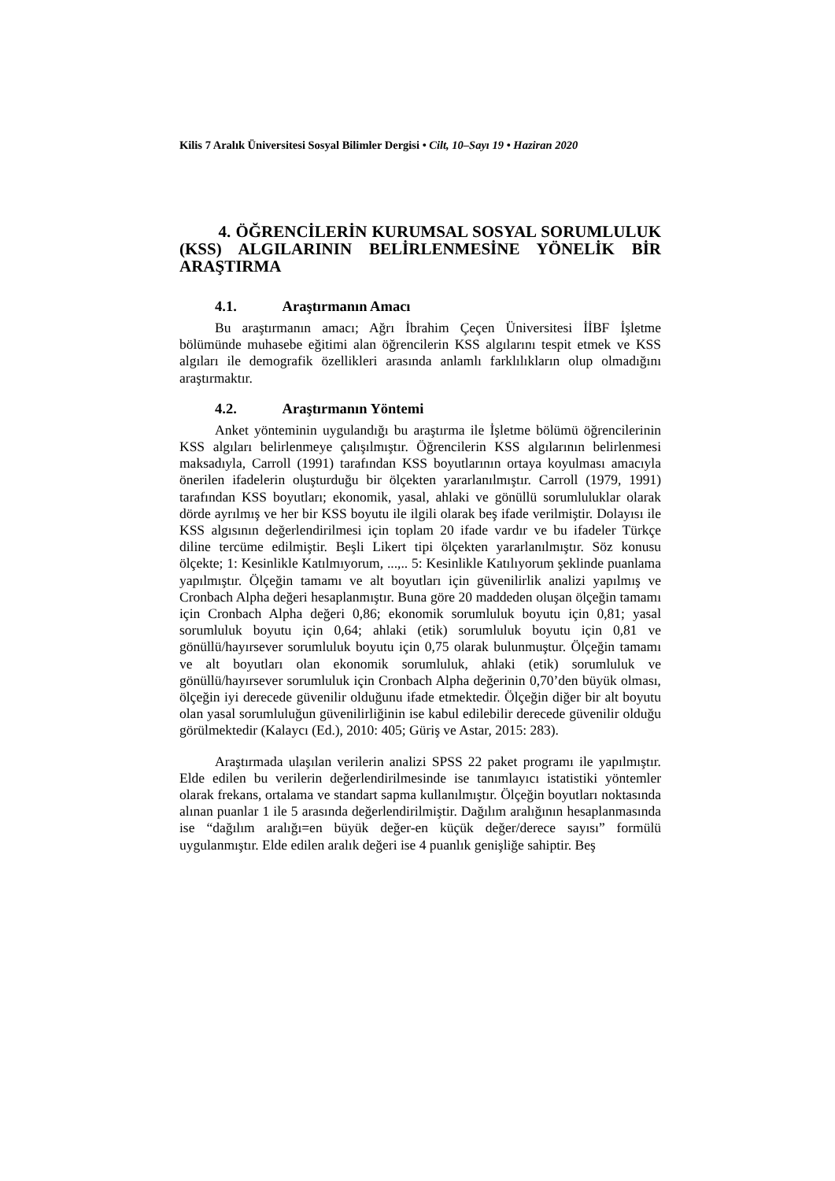Kilis 7 Aralık Üniversitesi Sosyal Bilimler Dergisi • Cilt, 10–Sayı 19 • Haziran 2020
4. ÖĞRENCİLERİN KURUMSAL SOSYAL SORUMLULUK (KSS) ALGILARININ BELİRLENMESİNE YÖNELİK BİR ARAŞTIRMA
4.1. Araştırmanın Amacı
Bu araştırmanın amacı; Ağrı İbrahim Çeçen Üniversitesi İİBF İşletme bölümünde muhasebe eğitimi alan öğrencilerin KSS algılarını tespit etmek ve KSS algıları ile demografik özellikleri arasında anlamlı farklılıkların olup olmadığını araştırmaktır.
4.2. Araştırmanın Yöntemi
Anket yönteminin uygulandığı bu araştırma ile İşletme bölümü öğrencilerinin KSS algıları belirlenmeye çalışılmıştır. Öğrencilerin KSS algılarının belirlenmesi maksadıyla, Carroll (1991) tarafından KSS boyutlarının ortaya koyulması amacıyla önerilen ifadelerin oluşturduğu bir ölçekten yararlanılmıştır. Carroll (1979, 1991) tarafından KSS boyutları; ekonomik, yasal, ahlaki ve gönüllü sorumluluklar olarak dörde ayrılmış ve her bir KSS boyutu ile ilgili olarak beş ifade verilmiştir. Dolayısı ile KSS algısının değerlendirilmesi için toplam 20 ifade vardır ve bu ifadeler Türkçe diline tercüme edilmiştir. Beşli Likert tipi ölçekten yararlanılmıştır. Söz konusu ölçekte; 1: Kesinlikle Katılmıyorum, ...,.. 5: Kesinlikle Katılıyorum şeklinde puanlama yapılmıştır. Ölçeğin tamamı ve alt boyutları için güvenilirlik analizi yapılmış ve Cronbach Alpha değeri hesaplanmıştır. Buna göre 20 maddeden oluşan ölçeğin tamamı için Cronbach Alpha değeri 0,86; ekonomik sorumluluk boyutu için 0,81; yasal sorumluluk boyutu için 0,64; ahlaki (etik) sorumluluk boyutu için 0,81 ve gönüllü/hayırsever sorumluluk boyutu için 0,75 olarak bulunmuştur. Ölçeğin tamamı ve alt boyutları olan ekonomik sorumluluk, ahlaki (etik) sorumluluk ve gönüllü/hayırsever sorumluluk için Cronbach Alpha değerinin 0,70’den büyük olması, ölçeğin iyi derecede güvenilir olduğunu ifade etmektedir. Ölçeğin diğer bir alt boyutu olan yasal sorumluluğun güvenilirliğinin ise kabul edilebilir derecede güvenilir olduğu görülmektedir (Kalaycı (Ed.), 2010: 405; Güriş ve Astar, 2015: 283).
Araştırmada ulaşılan verilerin analizi SPSS 22 paket programı ile yapılmıştır. Elde edilen bu verilerin değerlendirilmesinde ise tanımlayıcı istatistiki yöntemler olarak frekans, ortalama ve standart sapma kullanılmıştır. Ölçeğin boyutları noktasında alınan puanlar 1 ile 5 arasında değerlendirilmiştir. Dağılım aralığının hesaplanmasında ise “dağılım aralığı=en büyük değer-en küçük değer/derece sayısı” formülü uygulanmıştır. Elde edilen aralık değeri ise 4 puanlık genişliğe sahiptir. Beş